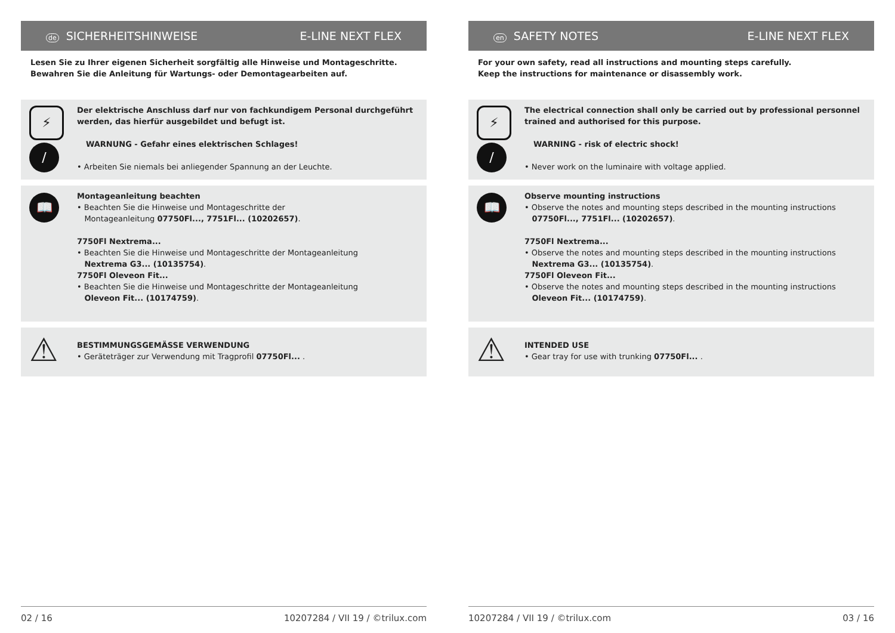de SICHERHEITSHINWEISE E-LINE NEXT FLEX
Lesen Sie zu Ihrer eigenen Sicherheit sorgfältig alle Hinweise und Montageschritte.
Bewahren Sie die Anleitung für Wartungs- oder Demontagearbeiten auf.
⚡
/
Der elektrische Anschluss darf nur von fachkundigem Personal durchgeführt werden, das hierfür ausgebildet und befugt ist.
WARNUNG - Gefahr eines elektrischen Schlages!
• Arbeiten Sie niemals bei anliegender Spannung an der Leuchte.
📖
Montageanleitung beachten
• Beachten Sie die Hinweise und Montageschritte der
Montageanleitung 07750Fl..., 7751Fl... (10202657).
7750Fl Nextrema...
• Beachten Sie die Hinweise und Montageschritte der Montageanleitung
Nextrema G3... (10135754).
7750Fl Oleveon Fit...
• Beachten Sie die Hinweise und Montageschritte der Montageanleitung
Oleveon Fit... (10174759).
⚠
BESTIMMUNGSGEMÄSSE VERWENDUNG
• Geräteträger zur Verwendung mit Tragprofil 07750Fl... .
02 / 16 10207284 / VII 19 / ©trilux.com
en SAFETY NOTES E-LINE NEXT FLEX
For your own safety, read all instructions and mounting steps carefully.
Keep the instructions for maintenance or disassembly work.
⚡
/
The electrical connection shall only be carried out by professional personnel trained and authorised for this purpose.
WARNING - risk of electric shock!
• Never work on the luminaire with voltage applied.
📖
Observe mounting instructions
• Observe the notes and mounting steps described in the mounting instructions
07750Fl..., 7751Fl... (10202657).
7750Fl Nextrema...
• Observe the notes and mounting steps described in the mounting instructions
Nextrema G3... (10135754).
7750Fl Oleveon Fit...
• Observe the notes and mounting steps described in the mounting instructions
Oleveon Fit... (10174759).
⚠
INTENDED USE
• Gear tray for use with trunking 07750Fl... .
10207284 / VII 19 / ©trilux.com 03 / 16